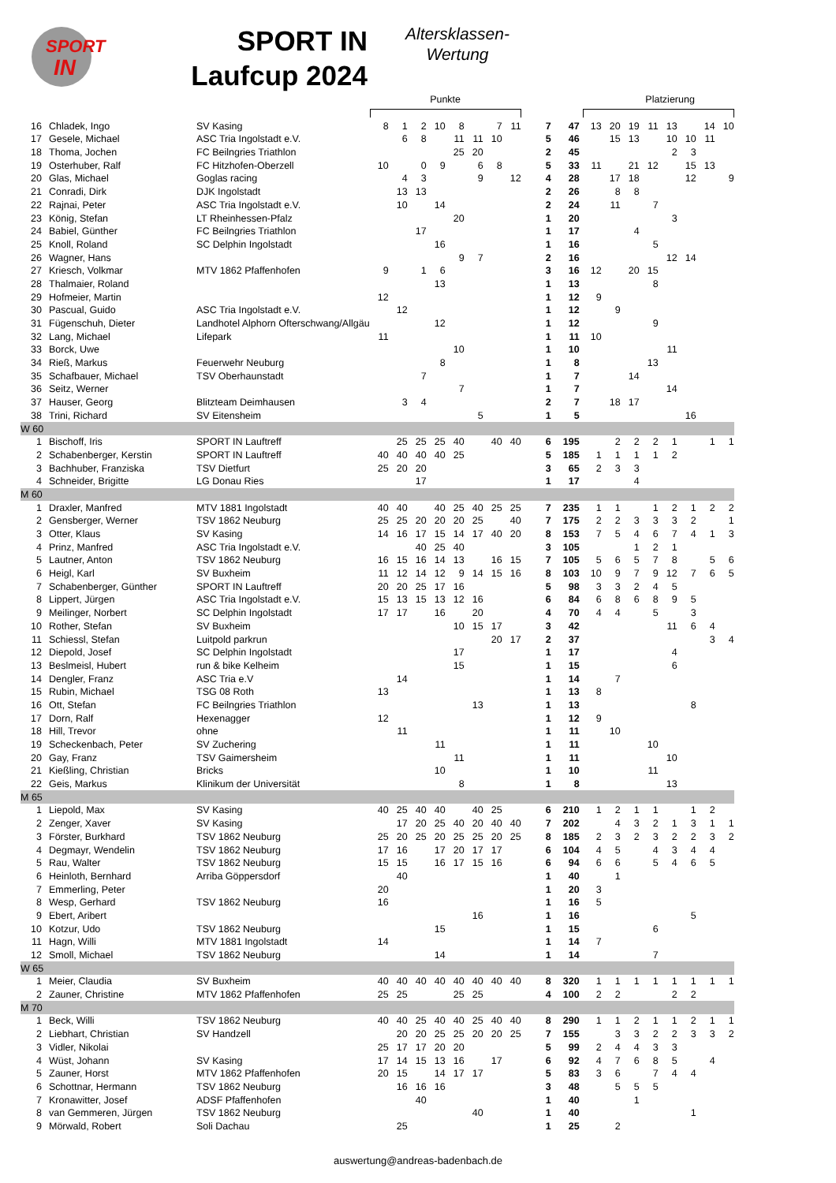SPORT
IN
SPORT IN
Laufcup 2024
Altersklassen-
Wertung
| | | | Punkte | | | | | | | | | | Platzierung | | | | | | | |
| --- | --- | --- | --- | --- | --- | --- | --- | --- | --- | --- | --- | --- | --- | --- | --- | --- | --- | --- | --- | --- |
| 16 | Chladek, Ingo | SV Kasing | 8 | 1 | 2 | 10 | 8 | | 7 | 11 | 7 | 47 | 13 | 20 | 19 | 11 | 13 | | 14 | 10 |
| 17 | Gesele, Michael | ASC Tria Ingolstadt e.V. | | 6 | 8 | | 11 | 11 | 10 | | 5 | 46 | | 15 | 13 | | 10 | 10 | 11 | |
| 18 | Thoma, Jochen | FC Beilngries Triathlon | | | | | 25 | 20 | | | 2 | 45 | | | | | 2 | 3 | | |
| 19 | Osterhuber, Ralf | FC Hitzhofen-Oberzell | 10 | | 0 | 9 | | 6 | 8 | | 5 | 33 | 11 | | 21 | 12 | | 15 | 13 | |
| 20 | Glas, Michael | Goglas racing | | 4 | 3 | | | 9 | | 12 | 4 | 28 | | 17 | 18 | | | 12 | | 9 |
| 21 | Conradi, Dirk | DJK Ingolstadt | | 13 | 13 | | | | | | 2 | 26 | | 8 | 8 | | | | | |
| 22 | Rajnai, Peter | ASC Tria Ingolstadt e.V. | | 10 | | 14 | | | | | 2 | 24 | | 11 | | 7 | | | | |
| 23 | König, Stefan | LT Rheinhessen-Pfalz | | | | | 20 | | | | 1 | 20 | | | | | 3 | | | |
| 24 | Babiel, Günther | FC Beilngries Triathlon | | | 17 | | | | | | 1 | 17 | | | 4 | | | | | |
| 25 | Knoll, Roland | SC Delphin Ingolstadt | | | | 16 | | | | | 1 | 16 | | | | 5 | | | | |
| 26 | Wagner, Hans | | | | | | 9 | 7 | | | 2 | 16 | | | | | 12 | 14 | | |
| 27 | Kriesch, Volkmar | MTV 1862 Pfaffenhofen | 9 | | 1 | 6 | | | | | 3 | 16 | 12 | | 20 | 15 | | | | |
| 28 | Thalmaier, Roland | | | | | 13 | | | | | 1 | 13 | | | | 8 | | | | |
| 29 | Hofmeier, Martin | | 12 | | | | | | | | 1 | 12 | 9 | | | | | | | |
| 30 | Pascual, Guido | ASC Tria Ingolstadt e.V. | | 12 | | | | | | | 1 | 12 | | 9 | | | | | | |
| 31 | Fügenschuh, Dieter | Landhotel Alphorn Ofterschwang/Allgäu | | | | 12 | | | | | 1 | 12 | | | | 9 | | | | |
| 32 | Lang, Michael | Lifepark | 11 | | | | | | | | 1 | 11 | 10 | | | | | | | |
| 33 | Borck, Uwe | | | | | | 10 | | | | 1 | 10 | | | | | 11 | | | |
| 34 | Rieß, Markus | Feuerwehr Neuburg | | | | 8 | | | | | 1 | 8 | | | | 13 | | | | |
| 35 | Schafbauer, Michael | TSV Oberhaunstadt | | | 7 | | | | | | 1 | 7 | | | 14 | | | | | |
| 36 | Seitz, Werner | | | | | | 7 | | | | 1 | 7 | | | | | 14 | | | |
| 37 | Hauser, Georg | Blitzteam Deimhausen | | 3 | 4 | | | | | | 2 | 7 | | 18 | 17 | | | | | |
| 38 | Trini, Richard | SV Eitensheim | | | | | | 5 | | | 1 | 5 | | | | | | 16 | | |
| W 60 | | | | | | | | | | | | | | | | | | | | |
| 1 | Bischoff, Iris | SPORT IN Lauftreff | | 25 | 25 | 25 | 40 | | 40 | 40 | 6 | 195 | | 2 | 2 | 2 | 1 | | 1 | 1 |
| 2 | Schabenberger, Kerstin | SPORT IN Lauftreff | 40 | 40 | 40 | 40 | 25 | | | | 5 | 185 | 1 | 1 | 1 | 1 | 2 | | | |
| 3 | Bachhuber, Franziska | TSV Dietfurt | 25 | 20 | 20 | | | | | | 3 | 65 | 2 | 3 | 3 | | | | | |
| 4 | Schneider, Brigitte | LG Donau Ries | | | 17 | | | | | | 1 | 17 | | | 4 | | | | | |
| M 60 | | | | | | | | | | | | | | | | | | | | |
| 1 | Draxler, Manfred | MTV 1881 Ingolstadt | 40 | 40 | | 40 | 25 | 40 | 25 | 25 | 7 | 235 | 1 | 1 | | 1 | 2 | 1 | 2 | 2 |
| 2 | Gensberger, Werner | TSV 1862 Neuburg | 25 | 25 | 20 | 20 | 20 | 25 | | 40 | 7 | 175 | 2 | 2 | 3 | 3 | 3 | 2 | | 1 |
| 3 | Otter, Klaus | SV Kasing | 14 | 16 | 17 | 15 | 14 | 17 | 40 | 20 | 8 | 153 | 7 | 5 | 4 | 6 | 7 | 4 | 1 | 3 |
| 4 | Prinz, Manfred | ASC Tria Ingolstadt e.V. | | | 40 | 25 | 40 | | | | 3 | 105 | | | 1 | 2 | 1 | | | |
| 5 | Lautner, Anton | TSV 1862 Neuburg | 16 | 15 | 16 | 14 | 13 | | 16 | 15 | 7 | 105 | 5 | 6 | 5 | 7 | 8 | | 5 | 6 |
| 6 | Heigl, Karl | SV Buxheim | 11 | 12 | 14 | 12 | 9 | 14 | 15 | 16 | 8 | 103 | 10 | 9 | 7 | 9 | 12 | 7 | 6 | 5 |
| 7 | Schabenberger, Günther | SPORT IN Lauftreff | 20 | 20 | 25 | 17 | 16 | | | | 5 | 98 | 3 | 3 | 2 | 4 | 5 | | | |
| 8 | Lippert, Jürgen | ASC Tria Ingolstadt e.V. | 15 | 13 | 15 | 13 | 12 | 16 | | | 6 | 84 | 6 | 8 | 6 | 8 | 9 | 5 | | |
| 9 | Meilinger, Norbert | SC Delphin Ingolstadt | 17 | 17 | | 16 | | 20 | | | 4 | 70 | 4 | 4 | | 5 | | 3 | | |
| 10 | Rother, Stefan | SV Buxheim | | | | | 10 | 15 | 17 | | 3 | 42 | | | | | 11 | 6 | 4 | |
| 11 | Schiessl, Stefan | Luitpold parkrun | | | | | | | 20 | 17 | 2 | 37 | | | | | | | 3 | 4 |
| 12 | Diepold, Josef | SC Delphin Ingolstadt | | | | | 17 | | | | 1 | 17 | | | | | 4 | | | |
| 13 | Beslmeisl, Hubert | run & bike Kelheim | | | | | 15 | | | | 1 | 15 | | | | | 6 | | | |
| 14 | Dengler, Franz | ASC Tria e.V | | 14 | | | | | | | 1 | 14 | | 7 | | | | | | |
| 15 | Rubin, Michael | TSG 08 Roth | 13 | | | | | | | | 1 | 13 | 8 | | | | | | | |
| 16 | Ott, Stefan | FC Beilngries Triathlon | | | | | | 13 | | | 1 | 13 | | | | | | 8 | | |
| 17 | Dorn, Ralf | Hexenagger | 12 | | | | | | | | 1 | 12 | 9 | | | | | | | |
| 18 | Hill, Trevor | ohne | | 11 | | | | | | | 1 | 11 | | 10 | | | | | | |
| 19 | Scheckenbach, Peter | SV Zuchering | | | | 11 | | | | | 1 | 11 | | | | 10 | | | | |
| 20 | Gay, Franz | TSV Gaimersheim | | | | | 11 | | | | 1 | 11 | | | | | 10 | | | |
| 21 | Kießling, Christian | Bricks | | | | 10 | | | | | 1 | 10 | | | | 11 | | | | |
| 22 | Geis, Markus | Klinikum der Universität | | | | | 8 | | | | 1 | 8 | | | | | 13 | | | |
| M 65 | | | | | | | | | | | | | | | | | | | | |
| 1 | Liepold, Max | SV Kasing | 40 | 25 | 40 | 40 | | 40 | 25 | | 6 | 210 | 1 | 2 | 1 | 1 | | 1 | 2 | |
| 2 | Zenger, Xaver | SV Kasing | | 17 | 20 | 25 | 40 | 20 | 40 | 40 | 7 | 202 | | 4 | 3 | 2 | 1 | 3 | 1 | 1 |
| 3 | Förster, Burkhard | TSV 1862 Neuburg | 25 | 20 | 25 | 20 | 25 | 25 | 20 | 25 | 8 | 185 | 2 | 3 | 2 | 3 | 2 | 2 | 3 | 2 |
| 4 | Degmayr, Wendelin | TSV 1862 Neuburg | 17 | 16 | | 17 | 20 | 17 | 17 | | 6 | 104 | 4 | 5 | | 4 | 3 | 4 | 4 | |
| 5 | Rau, Walter | TSV 1862 Neuburg | 15 | 15 | | 16 | 17 | 15 | 16 | | 6 | 94 | 6 | 6 | | 5 | 4 | 6 | 5 | |
| 6 | Heinloth, Bernhard | Arriba Göppersdorf | | 40 | | | | | | | 1 | 40 | | 1 | | | | | | |
| 7 | Emmerling, Peter | | 20 | | | | | | | | 1 | 20 | 3 | | | | | | | |
| 8 | Wesp, Gerhard | TSV 1862 Neuburg | 16 | | | | | | | | 1 | 16 | 5 | | | | | | | |
| 9 | Ebert, Aribert | | | | | | | 16 | | | 1 | 16 | | | | | | 5 | | |
| 10 | Kotzur, Udo | TSV 1862 Neuburg | | | | 15 | | | | | 1 | 15 | | | | 6 | | | | |
| 11 | Hagn, Willi | MTV 1881 Ingolstadt | 14 | | | | | | | | 1 | 14 | 7 | | | | | | | |
| 12 | Smoll, Michael | TSV 1862 Neuburg | | | | 14 | | | | | 1 | 14 | | | | 7 | | | | |
| W 65 | | | | | | | | | | | | | | | | | | | | |
| 1 | Meier, Claudia | SV Buxheim | 40 | 40 | 40 | 40 | 40 | 40 | 40 | 40 | 8 | 320 | 1 | 1 | 1 | 1 | 1 | 1 | 1 | 1 |
| 2 | Zauner, Christine | MTV 1862 Pfaffenhofen | 25 | 25 | | | 25 | 25 | | | 4 | 100 | 2 | 2 | | | 2 | 2 | | |
| M 70 | | | | | | | | | | | | | | | | | | | | |
| 1 | Beck, Willi | TSV 1862 Neuburg | 40 | 40 | 25 | 40 | 40 | 25 | 40 | 40 | 8 | 290 | 1 | 1 | 2 | 1 | 1 | 2 | 1 | 1 |
| 2 | Liebhart, Christian | SV Handzell | | 20 | 20 | 25 | 25 | 20 | 20 | 25 | 7 | 155 | | 3 | 3 | 2 | 2 | 3 | 3 | 2 |
| 3 | Vidler, Nikolai | | 25 | 17 | 17 | 20 | 20 | | | | 5 | 99 | 2 | 4 | 4 | 3 | 3 | | | |
| 4 | Wüst, Johann | SV Kasing | 17 | 14 | 15 | 13 | 16 | | 17 | | 6 | 92 | 4 | 7 | 6 | 8 | 5 | | 4 | |
| 5 | Zauner, Horst | MTV 1862 Pfaffenhofen | 20 | 15 | | 14 | 17 | 17 | | | 5 | 83 | 3 | 6 | | 7 | 4 | 4 | | |
| 6 | Schottnar, Hermann | TSV 1862 Neuburg | | 16 | 16 | 16 | | | | | 3 | 48 | | 5 | 5 | 5 | | | | |
| 7 | Kronawitter, Josef | ADSF Pfaffenhofen | | | 40 | | | | | | 1 | 40 | | | 1 | | | | | |
| 8 | van Gemmeren, Jürgen | TSV 1862 Neuburg | | | | | | 40 | | | 1 | 40 | | | | | | 1 | | |
| 9 | Mörwald, Robert | Soli Dachau | | 25 | | | | | | | 1 | 25 | | 2 | | | | | | |
auswertung@andreas-badenbach.de